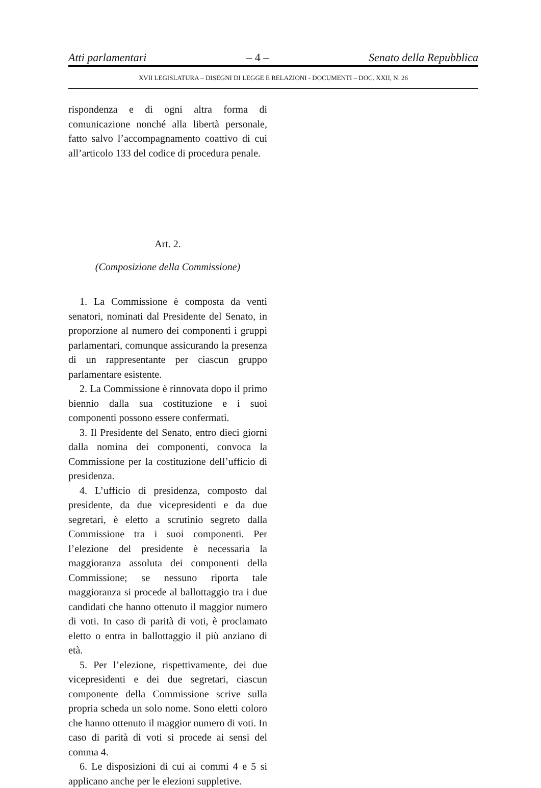Atti parlamentari – 4 – Senato della Repubblica
XVII LEGISLATURA – DISEGNI DI LEGGE E RELAZIONI - DOCUMENTI – DOC. XXII, N. 26
rispondenza e di ogni altra forma di comunicazione nonché alla libertà personale, fatto salvo l’accompagnamento coattivo di cui all’articolo 133 del codice di procedura penale.
Art. 2.
(Composizione della Commissione)
1. La Commissione è composta da venti senatori, nominati dal Presidente del Senato, in proporzione al numero dei componenti i gruppi parlamentari, comunque assicurando la presenza di un rappresentante per ciascun gruppo parlamentare esistente.
2. La Commissione è rinnovata dopo il primo biennio dalla sua costituzione e i suoi componenti possono essere confermati.
3. Il Presidente del Senato, entro dieci giorni dalla nomina dei componenti, convoca la Commissione per la costituzione dell’ufficio di presidenza.
4. L’ufficio di presidenza, composto dal presidente, da due vicepresidenti e da due segretari, è eletto a scrutinio segreto dalla Commissione tra i suoi componenti. Per l’elezione del presidente è necessaria la maggioranza assoluta dei componenti della Commissione; se nessuno riporta tale maggioranza si procede al ballottaggio tra i due candidati che hanno ottenuto il maggior numero di voti. In caso di parità di voti, è proclamato eletto o entra in ballottaggio il più anziano di età.
5. Per l’elezione, rispettivamente, dei due vicepresidenti e dei due segretari, ciascun componente della Commissione scrive sulla propria scheda un solo nome. Sono eletti coloro che hanno ottenuto il maggior numero di voti. In caso di parità di voti si procede ai sensi del comma 4.
6. Le disposizioni di cui ai commi 4 e 5 si applicano anche per le elezioni suppletive.